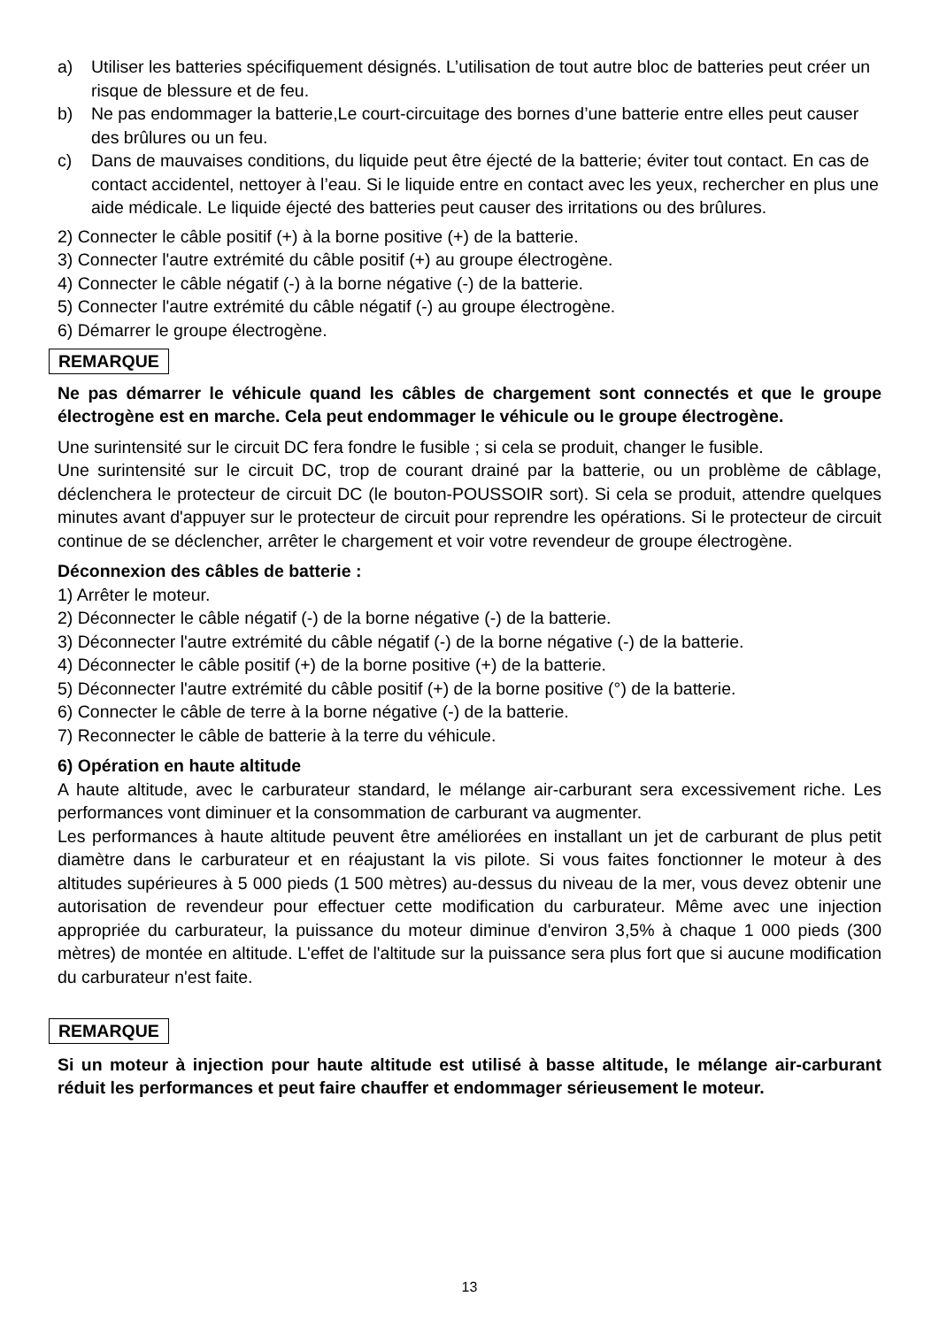a) Utiliser les batteries spécifiquement désignés. L’utilisation de tout autre bloc de batteries peut créer un risque de blessure et de feu.
b) Ne pas endommager la batterie,Le court-circuitage des bornes d’une batterie entre elles peut causer des brûlures ou un feu.
c) Dans de mauvaises conditions, du liquide peut être éjecté de la batterie; éviter tout contact. En cas de contact accidentel, nettoyer à l’eau. Si le liquide entre en contact avec les yeux, rechercher en plus une aide médicale. Le liquide éjecté des batteries peut causer des irritations ou des brûlures.
2) Connecter le câble positif (+) à la borne positive (+) de la batterie.
3) Connecter l'autre extrémité du câble positif (+) au groupe électrogène.
4) Connecter le câble négatif (-) à la borne négative (-) de la batterie.
5) Connecter l'autre extrémité du câble négatif (-) au groupe électrogène.
6) Démarrer le groupe électrogène.
REMARQUE
Ne pas démarrer le véhicule quand les câbles de chargement sont connectés et que le groupe électrogène est en marche. Cela peut endommager le véhicule ou le groupe électrogène.
Une surintensité sur le circuit DC fera fondre le fusible ; si cela se produit, changer le fusible.
Une surintensité sur le circuit DC, trop de courant drainé par la batterie, ou un problème de câblage, déclenchera le protecteur de circuit DC (le bouton-POUSSOIR sort). Si cela se produit, attendre quelques minutes avant d'appuyer sur le protecteur de circuit pour reprendre les opérations. Si le protecteur de circuit continue de se déclencher, arrêter le chargement et voir votre revendeur de groupe électrogène.
Déconnexion des câbles de batterie :
1) Arrêter le moteur.
2) Déconnecter le câble négatif (-) de la borne négative (-) de la batterie.
3) Déconnecter l'autre extrémité du câble négatif (-) de la borne négative (-) de la batterie.
4) Déconnecter le câble positif (+) de la borne positive (+) de la batterie.
5) Déconnecter l'autre extrémité du câble positif (+) de la borne positive (°) de la batterie.
6) Connecter le câble de terre à la borne négative (-) de la batterie.
7) Reconnecter le câble de batterie à la terre du véhicule.
6) Opération en haute altitude
A haute altitude, avec le carburateur standard, le mélange air-carburant sera excessivement riche. Les performances vont diminuer et la consommation de carburant va augmenter.
Les performances à haute altitude peuvent être améliorées en installant un jet de carburant de plus petit diamètre dans le carburateur et en réajustant la vis pilote. Si vous faites fonctionner le moteur à des altitudes supérieures à 5 000 pieds (1 500 mètres) au-dessus du niveau de la mer, vous devez obtenir une autorisation de revendeur pour effectuer cette modification du carburateur. Même avec une injection appropriée du carburateur, la puissance du moteur diminue d'environ 3,5% à chaque 1 000 pieds (300 mètres) de montée en altitude. L'effet de l'altitude sur la puissance sera plus fort que si aucune modification du carburateur n'est faite.
REMARQUE
Si un moteur à injection pour haute altitude est utilisé à basse altitude, le mélange air-carburant réduit les performances et peut faire chauffer et endommager sérieusement le moteur.
13